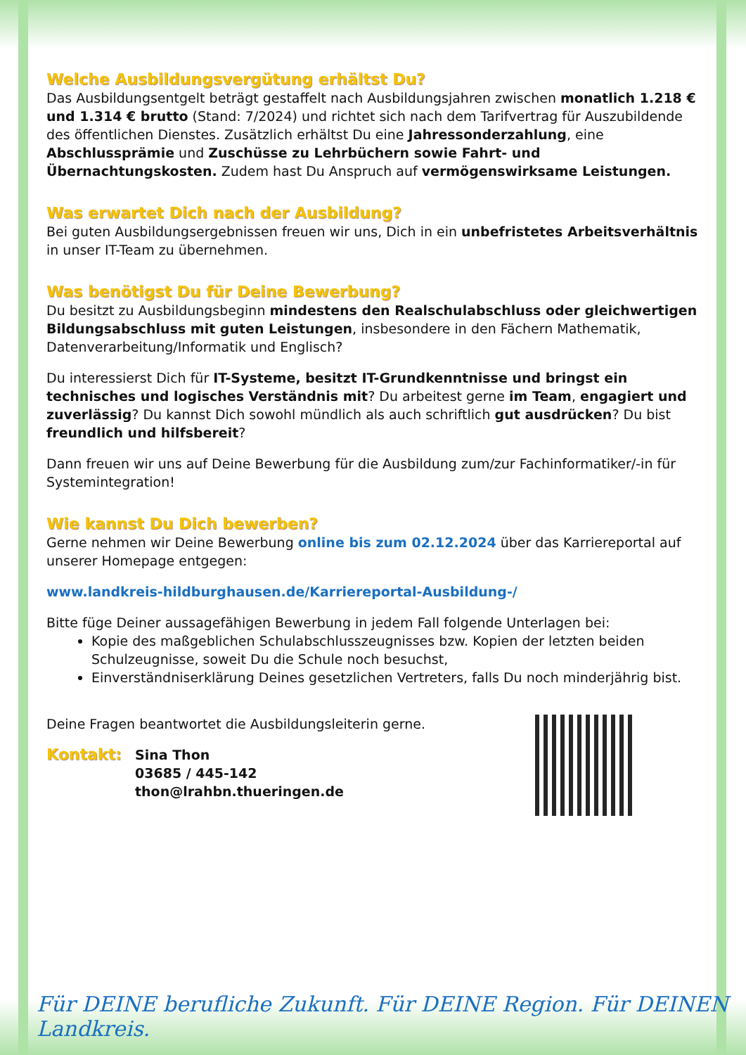Welche Ausbildungsvergütung erhältst Du?
Das Ausbildungsentgelt beträgt gestaffelt nach Ausbildungsjahren zwischen monatlich 1.218 € und 1.314 € brutto (Stand: 7/2024) und richtet sich nach dem Tarifvertrag für Auszubildende des öffentlichen Dienstes. Zusätzlich erhältst Du eine Jahressonderzahlung, eine Abschlussprämie und Zuschüsse zu Lehrbüchern sowie Fahrt- und Übernachtungskosten. Zudem hast Du Anspruch auf vermögenswirksame Leistungen.
Was erwartet Dich nach der Ausbildung?
Bei guten Ausbildungsergebnissen freuen wir uns, Dich in ein unbefristetes Arbeitsverhältnis in unser IT-Team zu übernehmen.
Was benötigst Du für Deine Bewerbung?
Du besitzt zu Ausbildungsbeginn mindestens den Realschulabschluss oder gleichwertigen Bildungsabschluss mit guten Leistungen, insbesondere in den Fächern Mathematik, Datenverarbeitung/Informatik und Englisch?
Du interessierst Dich für IT-Systeme, besitzt IT-Grundkenntnisse und bringst ein technisches und logisches Verständnis mit? Du arbeitest gerne im Team, engagiert und zuverlässig? Du kannst Dich sowohl mündlich als auch schriftlich gut ausdrücken? Du bist freundlich und hilfsbereit?
Dann freuen wir uns auf Deine Bewerbung für die Ausbildung zum/zur Fachinformatiker/-in für Systemintegration!
Wie kannst Du Dich bewerben?
Gerne nehmen wir Deine Bewerbung online bis zum 02.12.2024 über das Karriereportal auf unserer Homepage entgegen:
www.landkreis-hildburghausen.de/Karriereportal-Ausbildung-/
Bitte füge Deiner aussagefähigen Bewerbung in jedem Fall folgende Unterlagen bei:
Kopie des maßgeblichen Schulabschlusszeugnisses bzw. Kopien der letzten beiden Schulzeugnisse, soweit Du die Schule noch besuchst,
Einverständniserklärung Deines gesetzlichen Vertreters, falls Du noch minderjährig bist.
Deine Fragen beantwortet die Ausbildungsleiterin gerne.
Kontakt:
Sina Thon
03685 / 445-142
thon@lrahbn.thueringen.de
Für DEINE berufliche Zukunft. Für DEINE Region. Für DEINEN Landkreis.